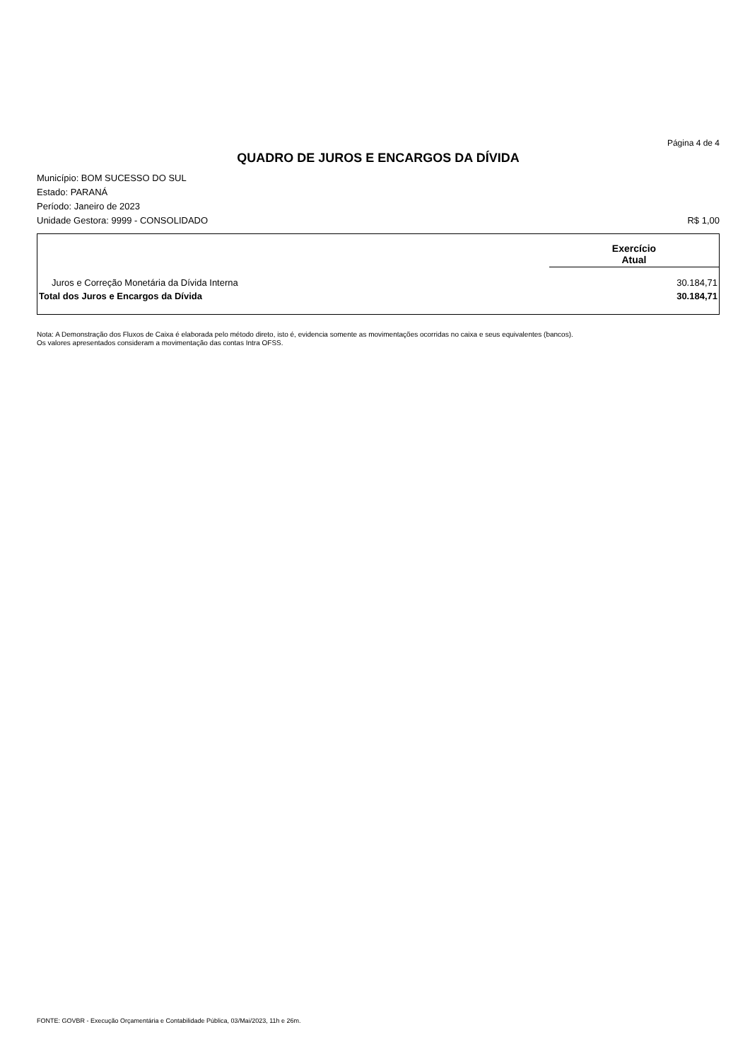Página 4 de 4
QUADRO DE JUROS E ENCARGOS DA DÍVIDA
Município: BOM SUCESSO DO SUL
Estado: PARANÁ
Período: Janeiro de 2023
Unidade Gestora: 9999 - CONSOLIDADO R$ 1,00
| | Exercício Atual |
| --- | --- |
| Juros e Correção Monetária da Dívida Interna | 30.184,71 |
| Total dos Juros e Encargos da Dívida | 30.184,71 |
Nota: A Demonstração dos Fluxos de Caixa é elaborada pelo método direto, isto é, evidencia somente as movimentações ocorridas no caixa e seus equivalentes (bancos).
Os valores apresentados consideram a movimentação das contas Intra OFSS.
FONTE: GOVBR - Execução Orçamentária e Contabilidade Pública, 03/Mai/2023, 11h e 26m.